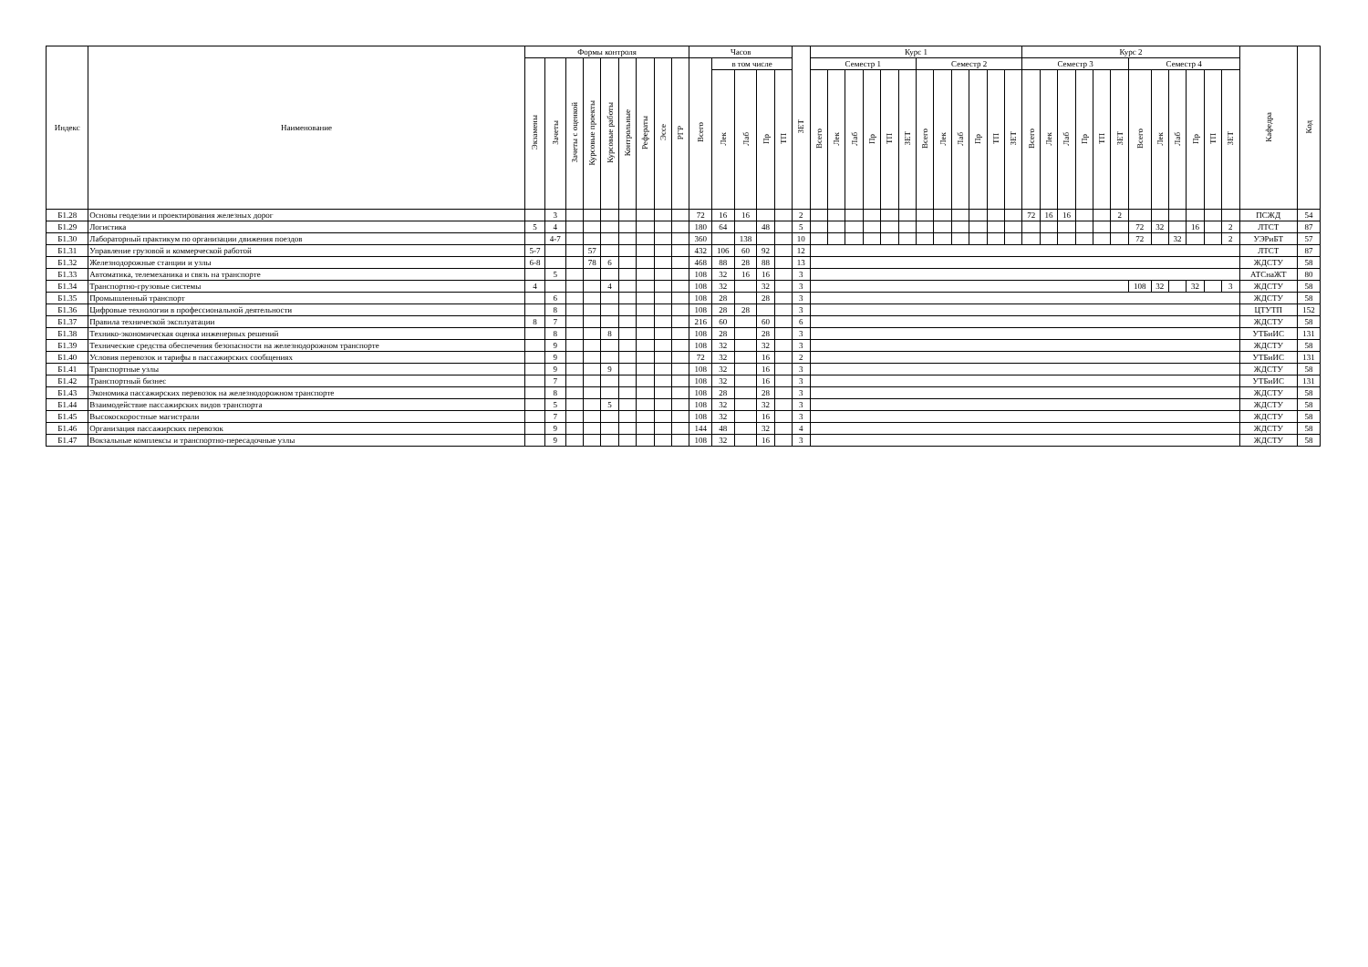| Индекс | Наименование | Формы контроля | | | | | | | | | Часов | | | | | ЗЕТ | Курс 1 | | | | | | | | | | | | Курс 2 | | | | | | | | | | | | Кафедра | Код |
| --- | --- | --- | --- | --- | --- | --- | --- | --- | --- | --- | --- | --- | --- | --- | --- | --- | --- | --- | --- | --- | --- | --- | --- | --- | --- | --- | --- | --- | --- | --- | --- | --- | --- | --- | --- | --- | --- | --- | --- | --- | --- | --- |
| | | Экзамены | Зачеты | Зачеты с оценкой | Курсовые проекты | Курсовые работы | Контрольные | Рефераты | Эссе | РГР | Всего | в том числе | | | | | Семестр 1 | | | | | | Семестр 2 | | | | | | Семестр 3 | | | | | | Семестр 4 | | | | | | | |
| | | | | | | | | | | | | Лек | Лаб | Пр | ТП | | Всего | Лек | Лаб | Пр | ТП | ЗЕТ | Всего | Лек | Лаб | Пр | ТП | ЗЕТ | Всего | Лек | Лаб | Пр | ТП | ЗЕТ | Всего | Лек | Лаб | Пр | ТП | ЗЕТ | | |
| Б1.28 | Основы геодезии и проектирования железных дорог | | 3 | | | | | | | | 72 | 16 | 16 | | | 2 | | | | | | | | | | | | | 72 | 16 | 16 | | | 2 | | | | | | | ПСЖД | 54 |
| Б1.29 | Логистика | 5 | 4 | | | | | | | | 180 | 64 | | 48 | | 5 | | | | | | | | | | | | | | | | | | | 72 | 32 | | 16 | | 2 | ЛТСТ | 87 |
| Б1.30 | Лабораторный практикум по организации движения поездов | | 4-7 | | | | | | | | 360 | | 138 | | | 10 | | | | | | | | | | | | | | | | | | | 72 | | 32 | | | 2 | УЭРиБТ | 57 |
| Б1.31 | Управление грузовой и коммерческой работой | 5-7 | | | 57 | | | | | | 432 | 106 | 60 | 92 | | 12 | | | | | | | | | | | | | | | | | | | | | | | | | ЛТСТ | 87 |
| Б1.32 | Железнодорожные станции и узлы | 6-8 | | | 78 | 6 | | | | | 468 | 88 | 28 | 88 | | 13 | | | | | | | | | | | | | | | | | | | | | | | | | ЖДСТУ | 58 |
| Б1.33 | Автоматика, телемеханика и связь на транспорте | | 5 | | | | | | | | 108 | 32 | 16 | 16 | | 3 | | | | | | | | | | | | | | | | | | | | | | | | | АТСнаЖТ | 80 |
| Б1.34 | Транспортно-грузовые системы | 4 | | | | 4 | | | | | 108 | 32 | | 32 | | 3 | | | | | | | | | | | | | | | | | | | 108 | 32 | | 32 | | 3 | ЖДСТУ | 58 |
| Б1.35 | Промышленный транспорт | | 6 | | | | | | | | 108 | 28 | | 28 | | 3 | | | | | | | | | | | | | | | | | | | | | | | | | ЖДСТУ | 58 |
| Б1.36 | Цифровые технологии в профессиональной деятельности | | 8 | | | | | | | | 108 | 28 | 28 | | | 3 | | | | | | | | | | | | | | | | | | | | | | | | | ЦТУТП | 152 |
| Б1.37 | Правила технической эксплуатации | 8 | 7 | | | | | | | | 216 | 60 | | 60 | | 6 | | | | | | | | | | | | | | | | | | | | | | | | | ЖДСТУ | 58 |
| Б1.38 | Технико-экономическая оценка инженерных решений | | 8 | | | 8 | | | | | 108 | 28 | | 28 | | 3 | | | | | | | | | | | | | | | | | | | | | | | | | УТБиИС | 131 |
| Б1.39 | Технические средства обеспечения безопасности на железнодорожном транспорте | | 9 | | | | | | | | 108 | 32 | | 32 | | 3 | | | | | | | | | | | | | | | | | | | | | | | | | ЖДСТУ | 58 |
| Б1.40 | Условия перевозок и тарифы в пассажирских сообщениях | | 9 | | | | | | | | 72 | 32 | | 16 | | 2 | | | | | | | | | | | | | | | | | | | | | | | | | УТБиИС | 131 |
| Б1.41 | Транспортные узлы | | 9 | | | 9 | | | | | 108 | 32 | | 16 | | 3 | | | | | | | | | | | | | | | | | | | | | | | | | ЖДСТУ | 58 |
| Б1.42 | Транспортный бизнес | | 7 | | | | | | | | 108 | 32 | | 16 | | 3 | | | | | | | | | | | | | | | | | | | | | | | | | УТБиИС | 131 |
| Б1.43 | Экономика пассажирских перевозок на железнодорожном транспорте | | 8 | | | | | | | | 108 | 28 | | 28 | | 3 | | | | | | | | | | | | | | | | | | | | | | | | | ЖДСТУ | 58 |
| Б1.44 | Взаимодействие пассажирских видов транспорта | | 5 | | | 5 | | | | | 108 | 32 | | 32 | | 3 | | | | | | | | | | | | | | | | | | | | | | | | | ЖДСТУ | 58 |
| Б1.45 | Высокоскоростные магистрали | | 7 | | | | | | | | 108 | 32 | | 16 | | 3 | | | | | | | | | | | | | | | | | | | | | | | | | ЖДСТУ | 58 |
| Б1.46 | Организация пассажирских перевозок | | 9 | | | | | | | | 144 | 48 | | 32 | | 4 | | | | | | | | | | | | | | | | | | | | | | | | | ЖДСТУ | 58 |
| Б1.47 | Вокзальные комплексы и транспортно-пересадочные узлы | | 9 | | | | | | | | 108 | 32 | | 16 | | 3 | | | | | | | | | | | | | | | | | | | | | | | | | ЖДСТУ | 58 |